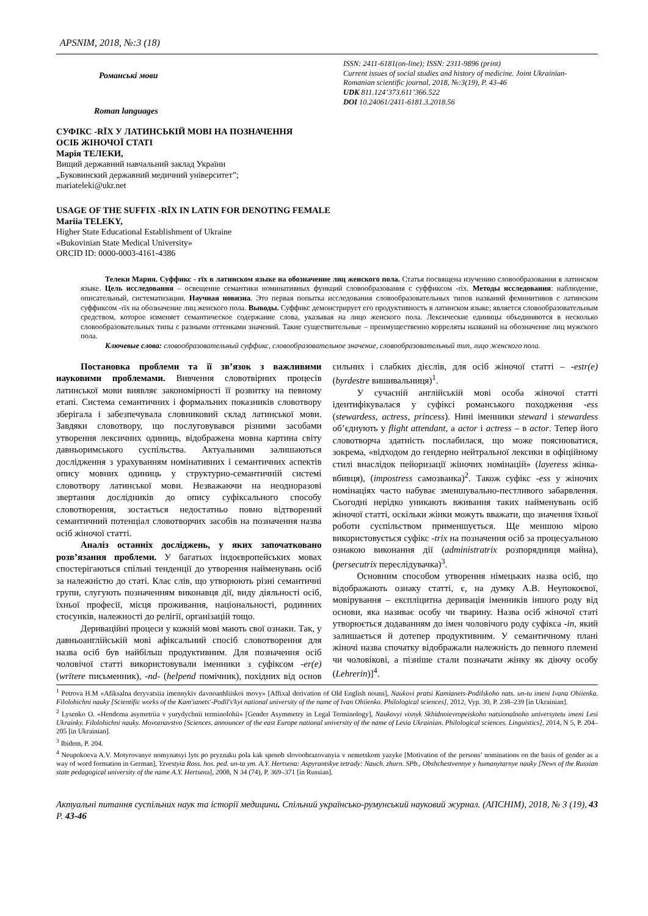APSNIM, 2018, №:3 (18)
Романські мови
Roman languages
ISSN: 2411-6181(on-line); ISSN: 2311-9896 (print)
Current issues of social studies and history of medicine. Joint Ukrainian-Romanian scientific journal, 2018, №:3(19), P. 43-46
UDK 811.124’373.611’366.522
DOI 10.24061/2411-6181.3.2018.56
СУФІКС -RĪX У ЛАТИНСЬКІЙ МОВІ НА ПОЗНАЧЕННЯ
ОСІБ ЖІНОЧОЇ СТАТІ
Марія ТЕЛЕКИ,
Вищий державний навчальний заклад України
„Буковинский державний медичний університет”;
mariateleki@ukr.net
USAGE OF THE SUFFIX -RĪX IN LATIN FOR DENOTING FEMALE
Mariia TELEKY,
Higher State Educational Establishment of Ukraine
«Bukovinian State Medical University»
ORCID ID: 0000-0003-4161-4386
Телеки Мария. Суффикс - rīx в латинском языке на обозначение лиц женского пола. Статья посвящена изучению словообразования в латинском языке. Цель исследования – освещение семантики номинативных функций словообразования с суффиксом -rīx. Методы исследования: наблюдение, описательный, систематизации. Научная новизна. Это первая попытка исследования словообразовательных типов названий феминитивов с латинским суффиксом -rīx на обозначение лиц женского пола. Выводы. Суффикс демонстрирует его продуктивность в латинском языке; является словообразовательным средством, которое изменяет семантическое содержание слова, указывая на лицо женского пола. Лексические единицы объединяются в несколько словообразовательных типы с разными оттенками значений. Такие существительные – преимущественно корреляты названий на обозначение лиц мужского пола.
Ключевые слова: словообразовательный суффикс, словообразовательное значение, словообразовательный тип, лицо женского пола.
Постановка проблеми та її зв’язок з важливими науковими проблемами. Вивчення словотвірних процесів латинської мови виявляє закономірності її розвитку на певному етапі. Система семантичних і формальних показників словотвору зберігала і забезпечувала словниковий склад латинської мови. Завдяки словотвору, що послуговувався різними засобами утворення лексичних одиниць, відображена мовна картина світу давньоримського суспільства. Актуальними залишаються дослідження з урахуванням номінативних і семантичних аспектів опису мовних одиниць у структурно-семантичній системі словотвору латинської мови. Незважаючи на неодноразові звертання дослідників до опису суфіксального способу словотворення, зостається недостатньо повно відтворений семантичний потенціал словотворчих засобів на позначення назва осіб жіночої статті.
Аналіз останніх досліджень, у яких започатковано розв’язання проблеми. У багатьох індоєвропейських мовах спостерігаються спільні тенденції до утворення найменувань осіб за належністю до статі. Клас слів, що утворюють різні семантичні групи, слугують позначенням виконавця дії, виду діяльності осіб, їхньої професії, місця проживання, національності, родинних стосунків, належності до релігії, організацій тощо.
Дериваційні процеси у кожній мові мають свої ознаки. Так, у давньоанглійській мові афіксальний спосіб словотворення для назва осіб був найбільш продуктивним. Для позначення осіб чоловічої статті використовували іменники з суфіксом -er(e) (wrītere письменник), -nd- (helpend помічник), похідних від основ сильних і слабких дієслів, для осіб жіночої статті – -estr(e) (byrdestre вишивальниця)<sup>1</sup>.
У сучасній англійській мові особа жіночої статті ідентифікувалася у суфіксі романського походження -ess (stewardess, actress, princess). Нині іменники steward і stewardess об’єднують у flight attendant, а actor і actress – в actor. Тепер його словотворча здатність послабилася, що може пояснюватися, зокрема, «відходом до гендерно нейтральної лексики в офіційному стилі внаслідок пейоризації жіночих номінацій» (layeress жінка-вбивця), (impostress самозванка)<sup>2</sup>. Також суфікс -ess у жіночих номінаціях часто набуває зменшувально-пестливого забарвлення. Сьогодні нерідко уникають вживання таких найменувань осіб жіночої статті, оскільки жінки можуть вважати, що значення їхньої роботи суспільством применшується. Ще меншою мірою використовується суфікс -trix на позначення осіб за процесуальною ознакою виконання дії (administratrix розпорядниця майна), (persecutrix переслідувачка)<sup>3</sup>.
Основним способом утворення німецьких назва осіб, що відображають ознаку статті, є, на думку А.В. Неупокоєвої, мовірування – експліцитна деривація іменників іншого роду від основи, яка називає особу чи тварину. Назва осіб жіночої статі утворюється додаванням до імен чоловічого роду суфікса -in, який залишається й дотепер продуктивним. У семантичному плані жіночі назва спочатку відображали належність до певного племені чи чоловікові, а пізніше стали позначати жінку як діючу особу (Lehrerin)]<sup>4</sup>.
<sup>1</sup> Petrova H.M «Afiksalna deryvatsiia imennykiv davnoanhliiskoi movy» [Affixal derivation of Old English nouns], Naukovi pratsi Kamianets-Podilskoho nats. un-tu imeni Ivana Ohiienka. Filolohichni nauky [Scientific works of the Kam'ianets'-Podil's'kyi national university of the name of Ivan Ohiienko. Philological sciences], 2012, Vyp. 30, P. 238–239 [in Ukrainian].
<sup>2</sup> Lysenko O. «Henderna asymetriia v yurydychnii terminolohii» [Gender Asymmetry in Legal Terminology], Naukovyi visnyk Skhidnoievropeiskoho natsionalnoho universytetu imeni Lesi Ukrainky. Filolohichni nauky. Movoznavstvo [Sciences. announcer of the east Europe national university of the name of Lesia Ukrainian. Philological sciences. Linguistics], 2014, N 5, P. 204–205 [in Ukrainian].
<sup>3</sup> Ibidem, P. 204.
<sup>4</sup> Neupokoeva A.V. Motyrovanye nomynatsyi lyts po pryznaku pola kak sposob slovoobrazovanyia v nemetskom yazyke [Motivation of the persons’ nominations on the basis of gender as a way of word formation in German], Yzvestyia Ross. hos. ped. un-ta ym. A.Y. Hertsena: Aspyrantskye tetrady: Nauch. zhurn. SPb., Obshchestvennye y humanytarnye nauky [News of the Russian state pedagogical university of the name A.Y. Hertsena], 2008, N 34 (74), P. 369–371 [in Russian].
Актуальні питання суспільних наук та історії медицини. Спільний українсько-румунський науковий журнал. (АПСНІМ), 2018, № 3 (19), P. 43-46 43